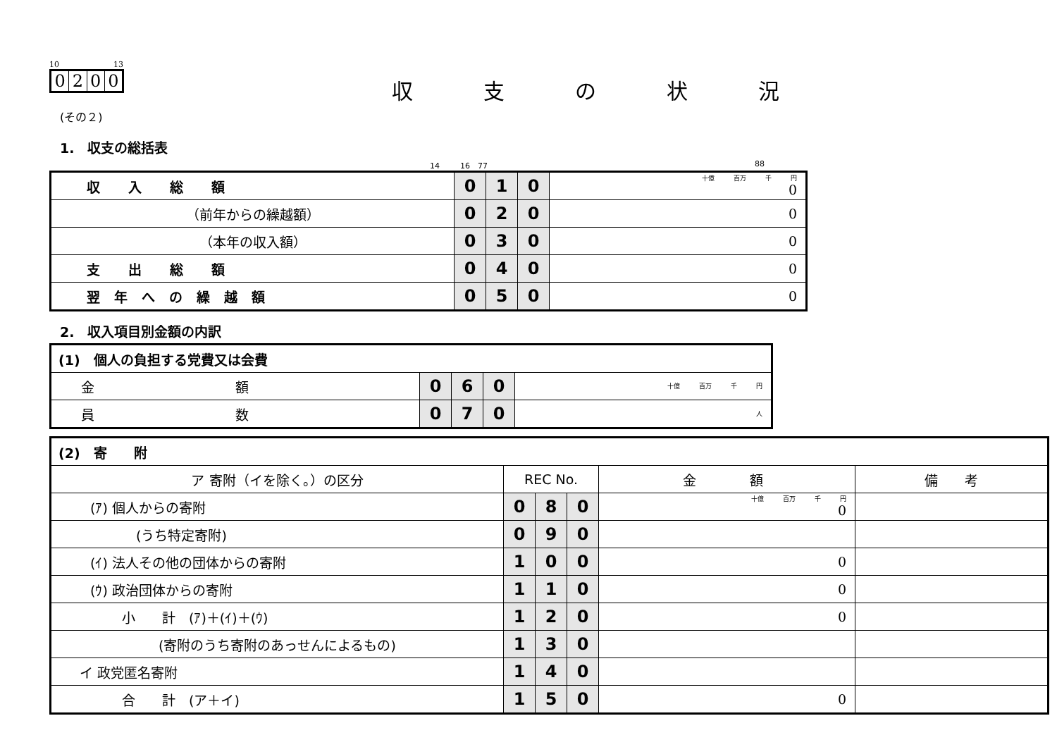10 13
0200
収支の状況
(その２)
1.　収支の総括表
14 　　 16　77 88
| 収入総額 | 0 | 1 | 0 | 十億 百万 千 円 0 |
| （前年からの繰越額） | 0 | 2 | 0 | 0 |
| （本年の収入額） | 0 | 3 | 0 | 0 |
| 支出総額 | 0 | 4 | 0 | 0 |
| 翌年への繰越額 | 0 | 5 | 0 | 0 |
2.　収入項目別金額の内訳
| (1) 個人の負担する党費又は会費 | | | | |
| 金額 | 0 | 6 | 0 | 十億 百万 千 円 |
| 員数 | 0 | 7 | 0 | 人 |
| (2) 寄 附 | | | | | |
| ア 寄附（イを除く。）の区分 | REC No. | | | 金 額 | 備 考 |
| (ｱ) 個人からの寄附 | 0 | 8 | 0 | 十億 百万 千 円 0 | |
| (うち特定寄附) | 0 | 9 | 0 | | |
| (ｲ) 法人その他の団体からの寄附 | 1 | 0 | 0 | 0 | |
| (ｳ) 政治団体からの寄附 | 1 | 1 | 0 | 0 | |
| 小 計 (ｱ)＋(ｲ)＋(ｳ) | 1 | 2 | 0 | 0 | |
| (寄附のうち寄附のあっせんによるもの) | 1 | 3 | 0 | | |
| イ 政党匿名寄附 | 1 | 4 | 0 | | |
| 合 計 (ア＋イ) | 1 | 5 | 0 | 0 | |